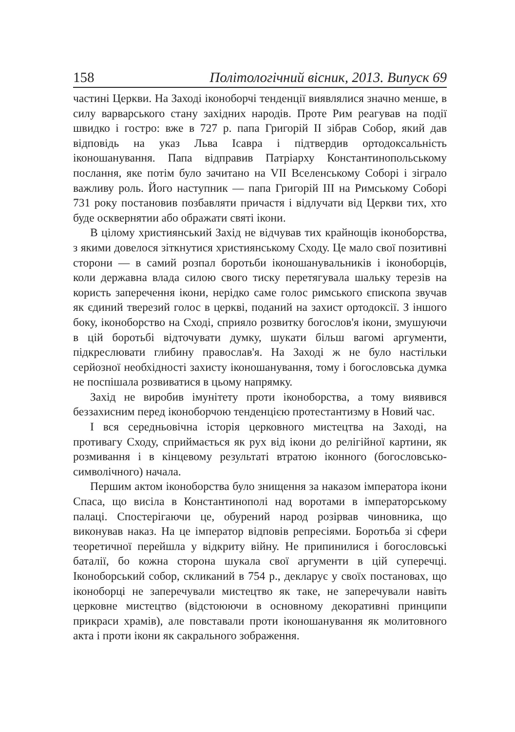158 Політологічний вісник, 2013. Випуск 69
частині Церкви. На Заході іконоборчі тенденції виявлялися значно менше, в силу варварського стану західних народів. Проте Рим реагував на події швидко і гостро: вже в 727 р. папа Григорій II зібрав Собор, який дав відповідь на указ Льва Ісавра і підтвердив ортодоксальність іконошанування. Папа відправив Патріарху Константинопольському послання, яке потім було зачитано на VII Вселенському Соборі і зіграло важливу роль. Його наступник — папа Григорій III на Римському Соборі 731 року постановив позбавляти причастя і відлучати від Церкви тих, хто буде осквернятии або ображати святі ікони.
В цілому християнський Захід не відчував тих крайнощів іконоборства, з якими довелося зіткнутися християнському Сходу. Це мало свої позитивні сторони — в самий розпал боротьби іконошанувальників і іконоборців, коли державна влада силою свого тиску перетягувала шальку терезів на користь заперечення ікони, нерідко саме голос римського єпископа звучав як єдиний тверезий голос в церкві, поданий на захист ортодоксії. З іншого боку, іконоборство на Сході, сприяло розвитку богослов'я ікони, змушуючи в цій боротьбі відточувати думку, шукати більш вагомі аргументи, підкреслювати глибину православ'я. На Заході ж не було настільки серйозної необхідності захисту іконошанування, тому і богословська думка не поспішала розвиватися в цьому напрямку.
Захід не виробив імунітету проти іконоборства, а тому виявився беззахисним перед іконоборчою тенденцією протестантизму в Новий час.
І вся середньовічна історія церковного мистецтва на Заході, на противагу Сходу, сприймається як рух від ікони до релігійної картини, як розмивання і в кінцевому результаті втратою іконного (богословсько-символічного) начала.
Першим актом іконоборства було знищення за наказом імператора ікони Спаса, що висіла в Константинополі над воротами в імператорському палаці. Спостерігаючи це, обурений народ розірвав чиновника, що виконував наказ. На це імператор відповів репресіями. Боротьба зі сфери теоретичної перейшла у відкриту війну. Не припинилися і богословські баталії, бо кожна сторона шукала свої аргументи в цій суперечці. Іконоборський собор, скликаний в 754 р., декларує у своїх постановах, що іконоборці не заперечували мистецтво як таке, не заперечували навіть церковне мистецтво (відстоюючи в основному декоративні принципи прикраси храмів), але повставали проти іконошанування як молитовного акта і проти ікони як сакрального зображення.